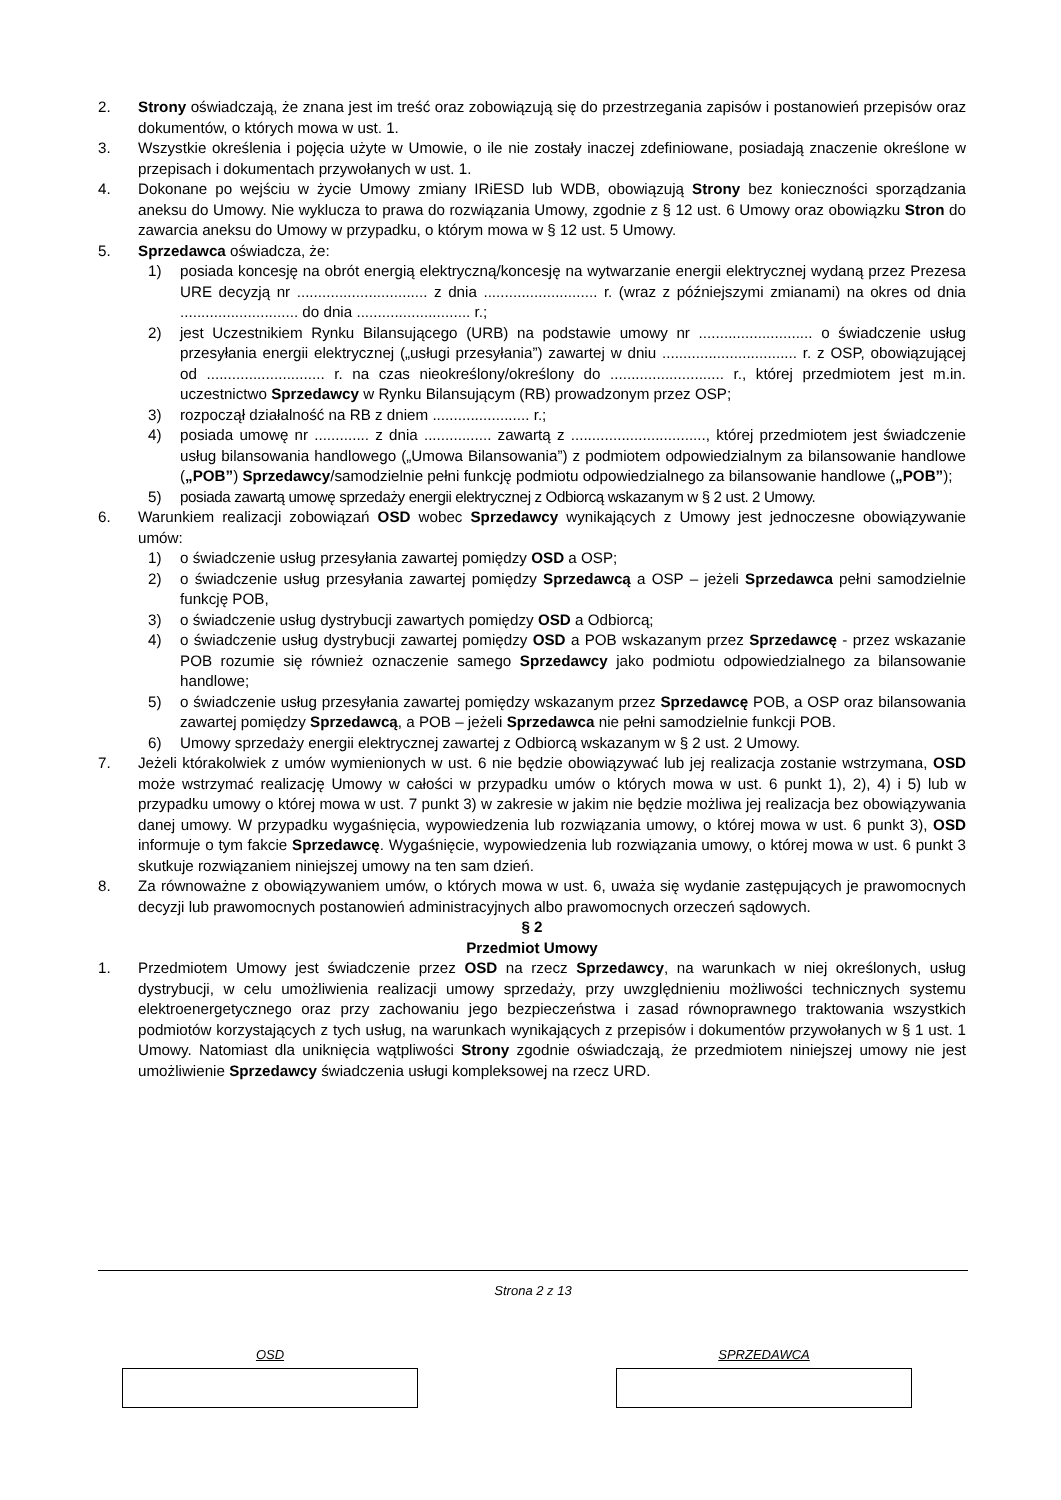2. Strony oświadczają, że znana jest im treść oraz zobowiązują się do przestrzegania zapisów i postanowień przepisów oraz dokumentów, o których mowa w ust. 1.
3. Wszystkie określenia i pojęcia użyte w Umowie, o ile nie zostały inaczej zdefiniowane, posiadają znaczenie określone w przepisach i dokumentach przywołanych w ust. 1.
4. Dokonane po wejściu w życie Umowy zmiany IRiESD lub WDB, obowiązują Strony bez konieczności sporządzania aneksu do Umowy. Nie wyklucza to prawa do rozwiązania Umowy, zgodnie z § 12 ust. 6 Umowy oraz obowiązku Stron do zawarcia aneksu do Umowy w przypadku, o którym mowa w § 12 ust. 5 Umowy.
5. Sprzedawca oświadcza, że:
1) posiada koncesję na obrót energią elektryczną/koncesję na wytwarzanie energii elektrycznej wydaną przez Prezesa URE decyzją nr ............................... z dnia ........................... r. (wraz z późniejszymi zmianami) na okres od dnia ............................ do dnia ........................... r.;
2) jest Uczestnikiem Rynku Bilansującego (URB) na podstawie umowy nr ........................... o świadczenie usług przesyłania energii elektrycznej („usługi przesyłania”) zawartej w dniu ................................ r. z OSP, obowiązującej od ............................ r. na czas nieokreślony/określony do ........................... r., której przedmiotem jest m.in. uczestnictwo Sprzedawcy w Rynku Bilansującym (RB) prowadzonym przez OSP;
3) rozpoczął działalność na RB z dniem ....................... r.;
4) posiada umowę nr ............. z dnia ................ zawartą z ................................, której przedmiotem jest świadczenie usług bilansowania handlowego („Umowa Bilansowania”) z podmiotem odpowiedzialnym za bilansowanie handlowe („POB”) Sprzedawcy/samodzielnie pełni funkcję podmiotu odpowiedzialnego za bilansowanie handlowe („POB”);
5) posiada zawartą umowę sprzedaży energii elektrycznej z Odbiorcą wskazanym w § 2 ust. 2 Umowy.
6. Warunkiem realizacji zobowiązań OSD wobec Sprzedawcy wynikających z Umowy jest jednoczesne obowiązywanie umów:
1) o świadczenie usług przesyłania zawartej pomiędzy OSD a OSP;
2) o świadczenie usług przesyłania zawartej pomiędzy Sprzedawcą a OSP – jeżeli Sprzedawca pełni samodzielnie funkcję POB,
3) o świadczenie usług dystrybucji zawartych pomiędzy OSD a Odbiorcą;
4) o świadczenie usług dystrybucji zawartej pomiędzy OSD a POB wskazanym przez Sprzedawcę - przez wskazanie POB rozumie się również oznaczenie samego Sprzedawcy jako podmiotu odpowiedzialnego za bilansowanie handlowe;
5) o świadczenie usług przesyłania zawartej pomiędzy wskazanym przez Sprzedawcę POB, a OSP oraz bilansowania zawartej pomiędzy Sprzedawcą, a POB – jeżeli Sprzedawca nie pełni samodzielnie funkcji POB.
6) Umowy sprzedaży energii elektrycznej zawartej z Odbiorcą wskazanym w § 2 ust. 2 Umowy.
7. Jeżeli którakolwiek z umów wymienionych w ust. 6 nie będzie obowiązywać lub jej realizacja zostanie wstrzymana, OSD może wstrzymać realizację Umowy w całości w przypadku umów o których mowa w ust. 6 punkt 1), 2), 4) i 5) lub w przypadku umowy o której mowa w ust. 7 punkt 3) w zakresie w jakim nie będzie możliwa jej realizacja bez obowiązywania danej umowy. W przypadku wygaśnięcia, wypowiedzenia lub rozwiązania umowy, o której mowa w ust. 6 punkt 3), OSD informuje o tym fakcie Sprzedawcę. Wygaśnięcie, wypowiedzenia lub rozwiązania umowy, o której mowa w ust. 6 punkt 3 skutkuje rozwiązaniem niniejszej umowy na ten sam dzień.
8. Za równoważne z obowiązywaniem umów, o których mowa w ust. 6, uważa się wydanie zastępujących je prawomocnych decyzji lub prawomocnych postanowień administracyjnych albo prawomocnych orzeczeń sądowych.
§ 2
Przedmiot Umowy
1. Przedmiotem Umowy jest świadczenie przez OSD na rzecz Sprzedawcy, na warunkach w niej określonych, usług dystrybucji, w celu umożliwienia realizacji umowy sprzedaży, przy uwzględnieniu możliwości technicznych systemu elektroenergetycznego oraz przy zachowaniu jego bezpieczeństwa i zasad równoprawnego traktowania wszystkich podmiotów korzystających z tych usług, na warunkach wynikających z przepisów i dokumentów przywołanych w § 1 ust. 1 Umowy. Natomiast dla uniknięcia wątpliwości Strony zgodnie oświadczają, że przedmiotem niniejszej umowy nie jest umożliwienie Sprzedawcy świadczenia usługi kompleksowej na rzecz URD.
Strona 2 z 13
OSD SPRZEDAWCA